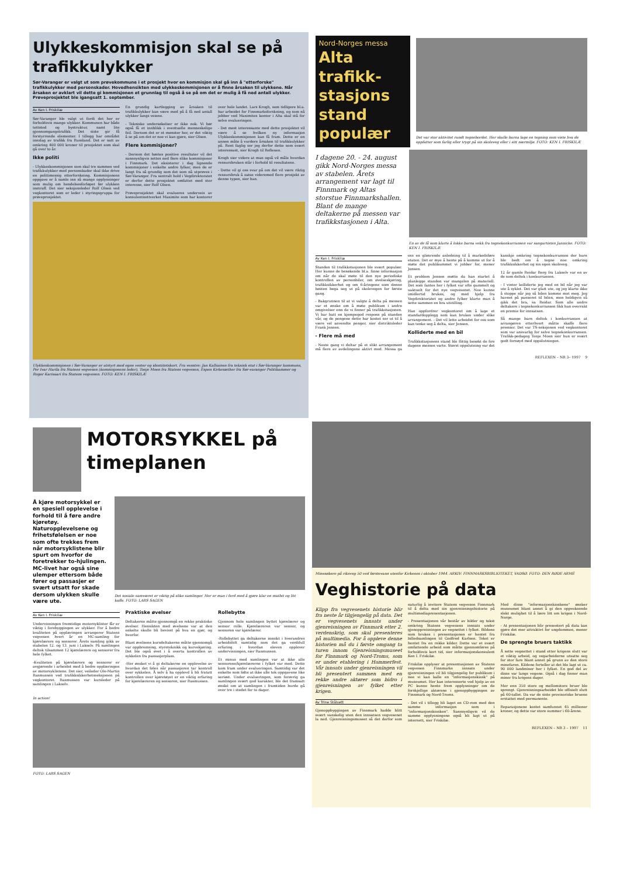Ulykkeskommisjon skal se på trafikkulykker
Sør-Varanger er valgt ut som prøvekommune i et prosjekt hvor en kommisjon skal gå inn å "etterforske" trafikkulykker med personskader. Hovedhensikten med ulykkeskommisjonen er å finne årsaken til ulykkene. Når årsaken er avklart vil dette gi kommisjonen et grunnlag til også å se på om det er mulig å få ned antall ulykker. Prøveprosjektet ble igangsatt 1. september.
Av Ken I. Friskilæ
Sør-Varanger ble valgt ut fordi det her er forholdsvis mange ulykker. Kommunen har både tettsted og bystruktur, samt lite gjennomgangstrafikk. Det siste gir få forstyrrende elementer. I tillegg har området innslag av trafikk fra Russland. Det er satt av omkring 400 000 kroner til prosjektet som skal gå over to år.
Ikke politi
- Ulykkeskommisjonen som skal tre sammen ved trafikkulykker med personskader skal ikke drive en politimessig etterforskning. Kommisjonens oppgave er å samle inn så mange opplysninger som mulig om hendelsesforløpet før ulykken inntraff. Det sier seksjonsleder Rolf Olsen ved vegkontoret som er leder i styringsgruppa for prøveprosjektet.
En grundig kartlegging av årsaken til trafikkulykker kan være med på å få ned antall ulykker langs veiene.
- Tekniske undersøkelser er ikke nok. Vi bør også få et innblikk i eventuelle menneskelige feil. Dersom det er et mønster her, er det viktig å se på om det er noe vi kan gjøre, sier Olsen.
Flere kommisjoner?
- Dersom det høstes positive resultater vil det sannsynligvis settes ned flere slike kommisjoner i Finnmark. Det eksisterer i dag lignende kommisjoner i enkelte andre fylker, men de er langt fra så grundig som det som nå utprøves i Sør-Varanger. Fra sentralt hold i Vegdirektoratet er derfor dette prosjektet omfattet med stor interesse, sier Rolf Olsen.
Prøveprosjektet skal evalueres underveis av konsulentnettverket Maximite som har kontorer over hele landet. Lars Krogh, som tidligere bl.a. har arbeidet for Finnmarksforskning, og som nå jobber ved Maximites kontor i Alta skal stå for selve evalueringen.
- Det mest interessante med dette prosjektet vil være å se hvilken ny informasjon Ulykkeskommisjonen kan få fram. Dette er en annen måte å vurdere årsaken til trafikkulykker på. Rent faglig ser jeg derfor dette som svært interessant, sier Krogh til Reflexen.
Krogh sier videre at man også vil måle hvordan ressursbruken står i forhold til resultatene.
- Dette vil gi oss svar på om det vil være riktig ressursbruk å satse videremed flere prosjekt av denne typen, sier han.
Ulykkeskommisjonen i Sør-Varanger er utstyrt med egne vester og identitetskort. Fra venstre: Jan Kalliainen fra teknisk etat i Sør-Varanger kommune, Per Ivar Harila fra Statens vegvesen (kommisjonens leder), Tonje Moen fra Statens vegvesen, Espen Kirkesæther fra Sør-varanger Politikammer og Roger Karisaari fra Statens vegvesen. FOTO: KEN I. FRISKILÆ
Nord-Norges messa
Alta trafikk-stasjons stand populær
Det var stor aktivitet rundt tegnebordet. Her skulle barna lage en tegning som viste hva de oppfatter som farlig eller trygt på sin skoleveg eller i sitt nærmiljø. FOTO: KEN I. FRISKILÆ
I dagene 20. - 24. august gikk Nord-Norges messa av stabelen. Årets arrangement var lagt til Finnmark og Altas storstue Finnmarkshallen. Blant de mange deltakerne på messen var trafikkstasjonen i Alta.
En av de få som klarte å lokke barna vekk fra tegnekonkurransen var sangartisten Jannicke. FOTO: KEN I. FRISKILÆ
Av Ken I. Friskilæ
Standen til trafikkstasjonen ble svært populær. Her kunne de besøkende bl.a. finne informasjon om når de skal møte til den nye periodiske kontrollen av personbiler, om øvelseskjøring, trafikksikkerhet og om 6-åringene som denne høsten bega seg ut på skolevegen for første gang.
- Bakgrunnen til at vi valgte å delta på messen var et ønske om å møte publikum i andre omgivelser enn de vi finner på trafikkstasjonen. Vi har hatt en kjempegod respons på standen vår, og de pengene dette har kostet ser ut til å være vel anvendte penger, sier distriktsleder Frank Jensen.
- Flere må med
- Neste gang vi deltar på et slikt arrangement må flere av avdelingene aktivt med. Messa ga oss en glimrende anledning til å markedsføre etaten. Det er mye å hente på å komme ut for å møte det publikummet vi jobber for, mener Jensen.
Et problem Jensen møtte da han startet å planlegge standen var mangelen på materiell. Det som fantes her i fylket var ofte gammelt og uaktuelt for det nye vegvesenet. Noe kunne imidlertid brukes, og med hjelp fra Vegdirektoratet og andre fylker klarte man å sette sammen en bra utstilling.
Han oppfordrer vegkontoret om å lage et standardopplegg som kan brukes under slike arrangement. - Det vil lette arbeidet for oss som kan tenke seg å delta, sier Jensen.
Kolliderte med en bil
Trafikkstasjonens stand ble flittig besøkt de fire dagene messen varte. Størst oppslutning var det kanskje omkring tegnekonkurransen der barn ble bedt om å tegne noe omkring trafikksikkerhet og sin egen skoleveg.
12 år gamle Reidar Berg fra Lakselv var en av de som deltok i konkurransen.
- I vinter kolliderte jeg med en bil når jeg var ute å syklet. Det var glatt ute, og jeg klarte ikke å stoppe når jeg så bilen komme mot meg. Jeg havnet på panseret til bilen, men heldigvis så gikk det bra, sa Reidar. Som alle andre deltakere i tegnekonkurransen fikk han overrakt en premie for innsatsen.
Så mange barn deltok i konkurransen at arrangøren etterhvert måtte skaffe flere premier. Det var TS-seksjonen ved vegkontoret som var ansvarlig for selve tegnekonkurransen. Trafikk-pedagog Tonje Moen sier hun er svært godt fornøyd med oppslutningen.
REFLEXEN – NR 3– 1997 9
MOTORSYKKEL på timeplanen
Å kjøre motorsykkel er en spesiell opplevelse i forhold til å føre andre kjøretøy. Naturopplevelsene og frihetsfølelsen er noe som ofte trekkes frem når motorsyklistene blir spurt om hvorfor de foretrekker to-hjulingen. MC-livet har også sine ulemper ettersom både fører og passasjer er svært utsatt for skade dersom ulykken skulle være ute.
Det sosiale samværet er viktig på slike samlinger. Her er man i ferd med å gjøre klar en matbit og litt kaffe. FOTO: LARS SAGEN
Av Ken I. Friskilæ
Undervisningen fremtidige motorsyklister får er viktig i forebyggingen av ulykker. For å bedre kvaliteten på opplæringen arrangerer Statens vegvesen hvert år en MC-samling for kjørelærere og sensorer. Årets samling gikk av stabelen 12. og 13. juni i Lakselv. På samlingen deltok tilsammen 12 kjørelærere og sensorer fra hele fylket.
-Kvaliteten på kjørelærere og sensorer er avgjørende i arbeidet med å bedre opplæringen av motorsyklistene. Det sier, veileder Ole-Martin Rasmussen ved trafikksikkerhetsseksjonen på vegkontoret. Rasmussen var kursleder på samlingen i Lakselv.
Praktiske øvelser
Deltakerne måtte gjennomgå en rekke praktiske øvelser. Hensikten med øvelsene var at den enkelte skulle bli bevisst på hva en gjør, og hvorfor.
Blant øvelsene kursdeltakerne måtte gjennomgå var oppbremsing, styreteknikk og kurvekjøring. Det ble også øvet i å overta kontrollen av sykkelen fra passasjerplass.
-Her ønsket vi å gi deltakerne en opplevelse av hvordan det føles når passasjeren tar kontroll over sykkelen. Å selv å ha opplevd å bli fratatt kontrollen over kjøretøyet er en viktig erfaring for kjørelæreren og sensoren, sier Rasmussen.
Rollebytte
Gjennom hele samlingen byttet kjørelærer og sensor rolle. Kjørelæreren var sensor, og sensoren var kjørelærer.
-Rollebyttet ga deltakerne innsikt i hverandres arbeidsfelt samtidig som det ga verdifull erfaring i hvordan eleven opplever undervisningen, sier Rasmussen.
Et minus med samlingen var at ikke alle sensorene/kjørelærerne i fylket var med. Dette kom fram under evalueringen. Samtidig var det enkelte som følte at ikke alle tok oppgavene like seriøst. Under evalueringen, som forøvrig ga samlingen svært god karakter, ble det framsatt ønské om at samlingen i framtiden burde gå over tre i stedet for to dager.
In action!
FOTO: LARS SAGEN
Minesøkere på riksveg 50 ved førstevann utenfor Kirkenes i oktober 1944. ARKIV: FINNMARKSBIBLIOTEKET, VADSØ. FOTO: DEN RØDE ARMÉ
Veghistorie på data
Klipp fra vegvesenets historie blir fra neste år tilgjengelig på data. Det er vegvesenets innsats under gjenreisningen av Finnmark etter 2. verdenskrig, som skal presenteres på multimedia. For å oppleve denne historien må du i første omgang ta turen innom Gjenreisningsmuseet for Finnmark og Nord-Troms, som er under etablering i Hammerfest. Vår innsats under gjenreisningen vil bli presentert sammen med en rekke andre aktører som bidro i gjenreisningen av fylket etter krigen.
Av Trine Stålsett
Gjenoppbyggingen av Finnmark hadde blitt svært vanskelig uten den innsatsen vegvesenet la ned. Gjenreisningsmuseet så det derfor som naturlig å invitere Statens vegvesen Finnmark til å delta med sin gjenreisningshistorie på multimediapresentasjonen.
- Presentasjonen vår består av bilder og tekst omkring Statens vegvesens innsats under gjenoppreisningen av vegnettet i fylket. Bildene som brukes i presentasjonen er hentet fra billedsamlingen til Godfred Karlsen. Tekst er hentet fra en rekke kilder. Dette var et svært omfattende arbeid som måtte gjennomføres på forholdsvis kort tid, sier informasjonskonsulent Ken I. Friskilæ.
Friskilæ opplyser at presentasjonen av Statens vegvesen Finnmarks innsats under gjenreisningen vil bli tilgjengelig for publikum i noe vi kan kalle en "informasjonskiosk" på museumet. Her kan interesserte ved hjelp av en PC kunne hente frem opplysninger om de forskjellige aktørene i gjenoppbyggingen av Finnmark og Nord-Troms.
- Det vil i tillegg bli laget en CD-rom med den samme informasjon som i "informasjonskiosken". Sannsynligvis vil de samme opplysningene også bli lagt ut på internett, sier Friskilæ.
Med disse "informasjonskioskene" ønsker museumet blant annet å gi den oppvoksende slekt mulighet til å lære litt om krigen i Nord-Norge.
- At presentasjonen blir presentert på data kan gjøre det mer attraktivt for ungdommen, mener Friskilæ.
De sprengte bruers taktikk
Å sette vegnettet i stand etter krigens slutt var et viktig arbeid, og vegarbeiderne utsatte seg for stor fare blant annet på grunn av den store minefaren. Kildene forteller at det ble lagt ut ca. 90 000 landminer her i fylket. En god del av disse var langs vegene. Også i dag finner man miner fra krigens dager.
Mer enn 350 store og mellomstore bruer ble sprengt. Gjenreisningsarbeidet ble offisielt slutt på 60-tallet. Da var de siste provisoriske bruene erstattet med permanente.
Reparasjonene kostet samfunnet 45 millioner kroner, og dette var store summer i 60-årene.
REFLEXEN – NR 3 – 1997 11